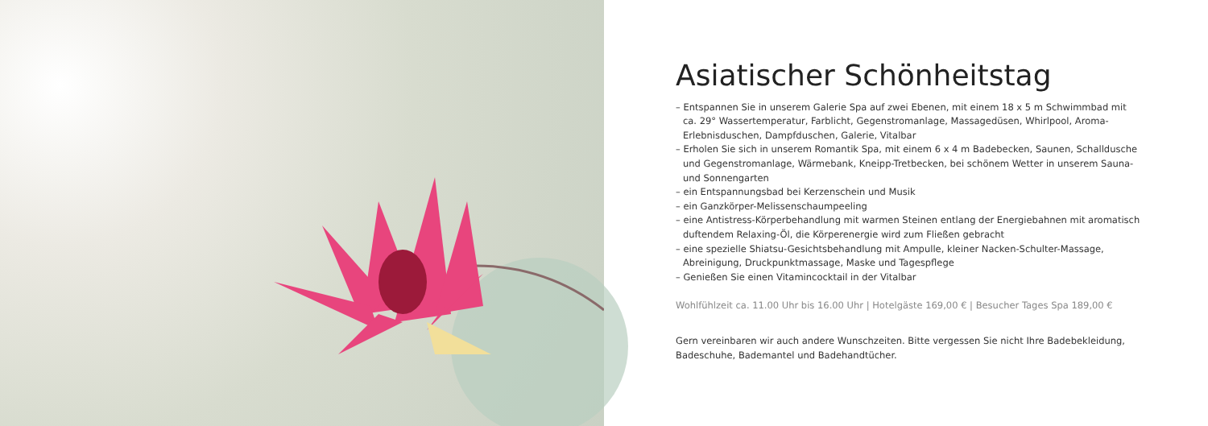Asiatischer Schönheitstag
– Entspannen Sie in unserem Galerie Spa auf zwei Ebenen, mit einem 18 x 5 m Schwimmbad mit ca. 29° Wasser­temperatur, Farblicht, Gegenstromanlage, Massagedüsen, Whirlpool, Aroma-Erlebnisduschen, Dampfduschen, Galerie, Vitalbar
– Erholen Sie sich in unserem Romantik Spa, mit einem 6 x 4 m Badebecken, Saunen, Schalldusche und Gegen­stromanlage, Wärmebank, Kneipp-Tretbecken, bei schönem Wetter in unserem Sauna- und Sonnengarten
– ein Entspannungsbad bei Kerzenschein und Musik
– ein Ganzkörper-Melissenschaumpeeling
– eine Antistress-Körperbehandlung mit warmen Steinen entlang der Energiebahnen mit aromatisch duften­dem Relaxing-Öl, die Körperenergie wird zum Fließen gebracht
– eine spezielle Shiatsu-Gesichtsbehandlung mit Ampulle, kleiner Nacken-Schulter-Massage, Abreinigung, Druckpunktmassage, Maske und Tagespflege
– Genießen Sie einen Vitamincocktail in der Vitalbar
Wohlfühlzeit ca. 11.00 Uhr bis 16.00 Uhr | Hotelgäste 169,00 € | Besucher Tages Spa 189,00 €
Gern vereinbaren wir auch andere Wunschzeiten. Bitte vergessen Sie nicht Ihre Badebekleidung, Badeschuhe, Bademantel und Badehandtücher.